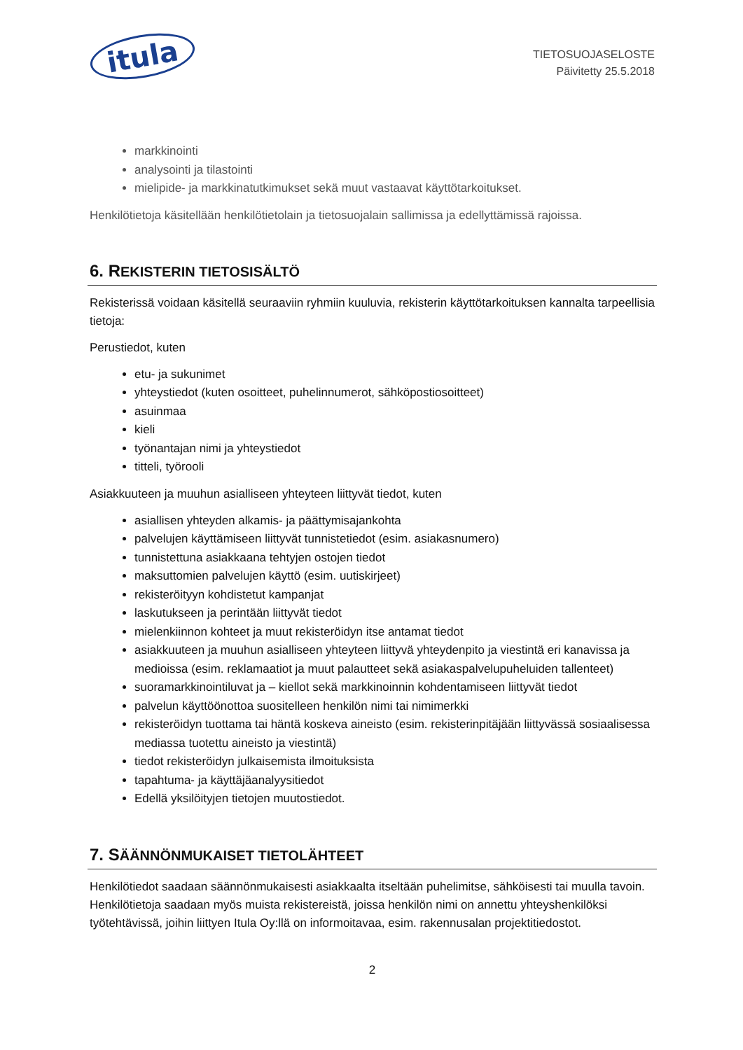itula
TIETOSUOJASELOSTE
Päivitetty 25.5.2018
markkinointi
analysointi ja tilastointi
mielipide- ja markkinatutkimukset sekä muut vastaavat käyttötarkoitukset.
Henkilötietoja käsitellään henkilötietolain ja tietosuojalain sallimissa ja edellyttämissä rajoissa.
6. REKISTERIN TIETOSISÄLTÖ
Rekisterissä voidaan käsitellä seuraaviin ryhmiin kuuluvia, rekisterin käyttötarkoituksen kannalta tarpeellisia tietoja:
Perustiedot, kuten
etu- ja sukunimet
yhteystiedot (kuten osoitteet, puhelinnumerot, sähköpostiosoitteet)
asuinmaa
kieli
työnantajan nimi ja yhteystiedot
titteli, työrooli
Asiakkuuteen ja muuhun asialliseen yhteyteen liittyvät tiedot, kuten
asiallisen yhteyden alkamis- ja päättymisajankohta
palvelujen käyttämiseen liittyvät tunnistetiedot (esim. asiakasnumero)
tunnistettuna asiakkaana tehtyjen ostojen tiedot
maksuttomien palvelujen käyttö (esim. uutiskirjeet)
rekisteröityyn kohdistetut kampanjat
laskutukseen ja perintään liittyvät tiedot
mielenkiinnon kohteet ja muut rekisteröidyn itse antamat tiedot
asiakkuuteen ja muuhun asialliseen yhteyteen liittyvä yhteydenpito ja viestintä eri kanavissa ja medioissa (esim. reklamaatiot ja muut palautteet sekä asiakaspalvelupuheluiden tallenteet)
suoramarkkinointiluvat ja – kiellot sekä markkinoinnin kohdentamiseen liittyvät tiedot
palvelun käyttöönottoa suositelleen henkilön nimi tai nimimerkki
rekisteröidyn tuottama tai häntä koskeva aineisto (esim. rekisterinpitäjään liittyvässä sosiaalisessa mediassa tuotettu aineisto ja viestintä)
tiedot rekisteröidyn julkaisemista ilmoituksista
tapahtuma- ja käyttäjäanalyysitiedot
Edellä yksilöityjen tietojen muutostiedot.
7. SÄÄNNÖNMUKAISET TIETOLÄHTEET
Henkilötiedot saadaan säännönmukaisesti asiakkaalta itseltään puhelimitse, sähköisesti tai muulla tavoin. Henkilötietoja saadaan myös muista rekistereistä, joissa henkilön nimi on annettu yhteyshenkilöksi työtehtävissä, joihin liittyen Itula Oy:llä on informoitavaa, esim. rakennusalan projektitiedostot.
2